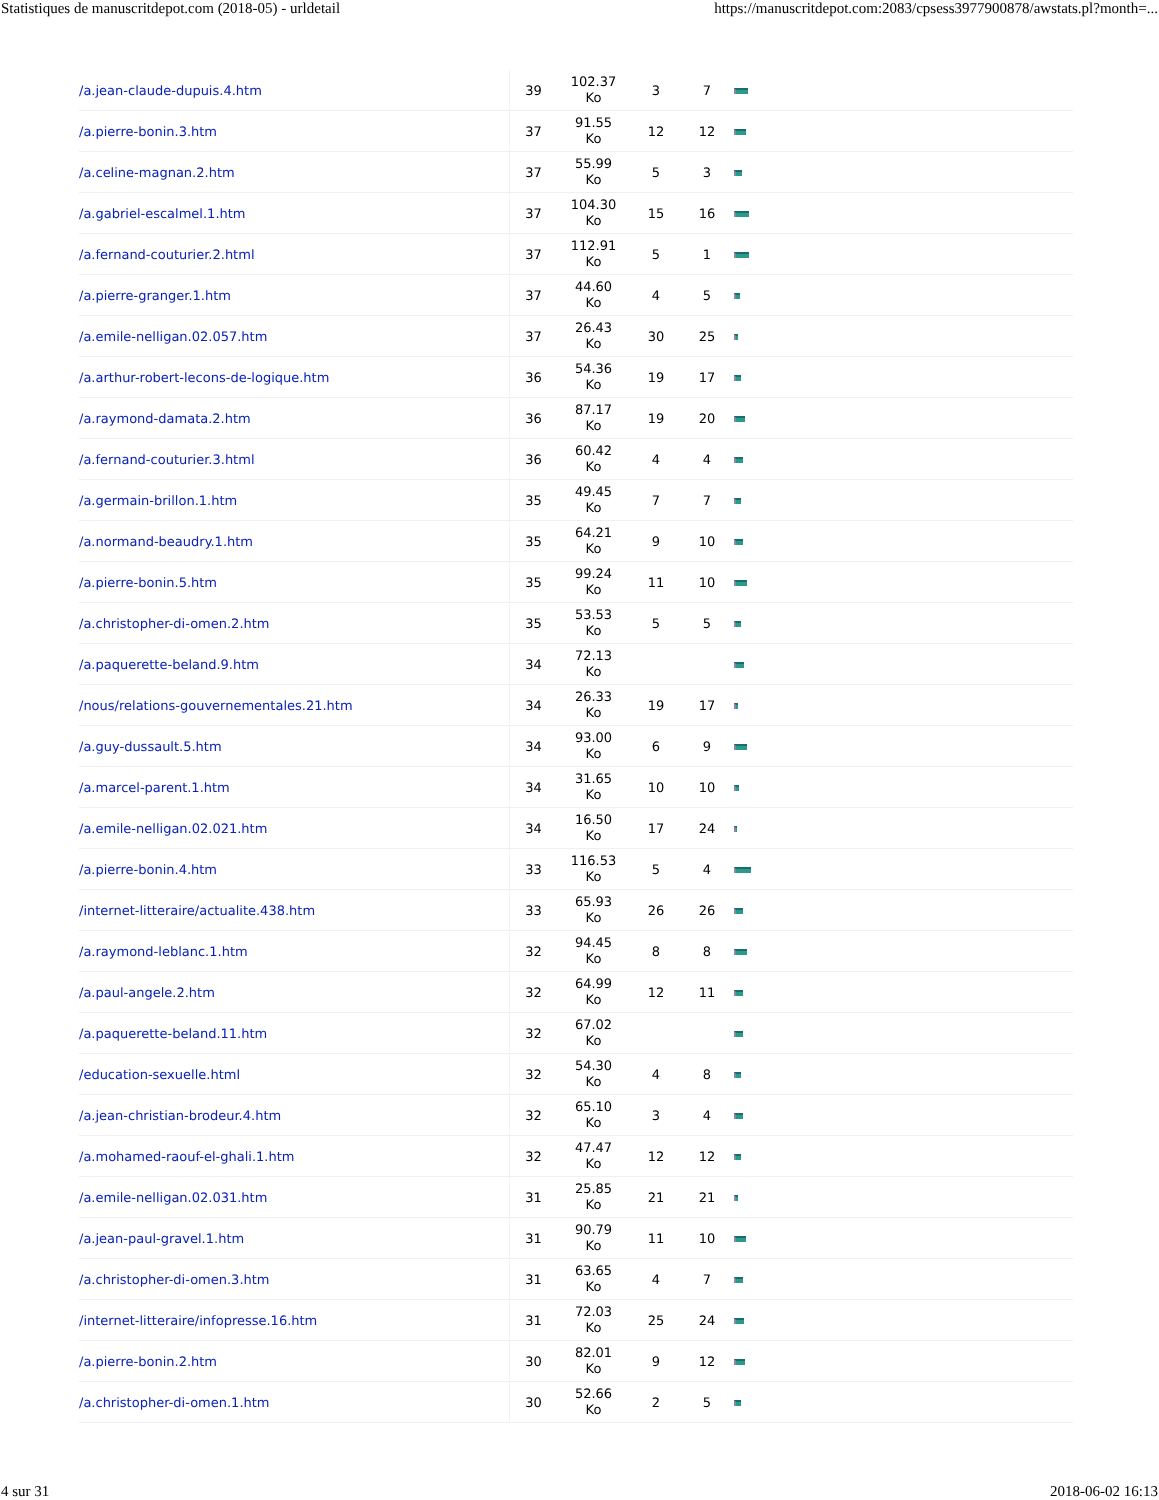Statistiques de manuscritdepot.com (2018-05) - urldetail https://manuscritdepot.com:2083/cpsess3977900878/awstats.pl?month=...
| /a.jean-claude-dupuis.4.htm | 39 | 102.37 Ko | 3 | 7 | |
| /a.pierre-bonin.3.htm | 37 | 91.55 Ko | 12 | 12 | |
| /a.celine-magnan.2.htm | 37 | 55.99 Ko | 5 | 3 | |
| /a.gabriel-escalmel.1.htm | 37 | 104.30 Ko | 15 | 16 | |
| /a.fernand-couturier.2.html | 37 | 112.91 Ko | 5 | 1 | |
| /a.pierre-granger.1.htm | 37 | 44.60 Ko | 4 | 5 | |
| /a.emile-nelligan.02.057.htm | 37 | 26.43 Ko | 30 | 25 | |
| /a.arthur-robert-lecons-de-logique.htm | 36 | 54.36 Ko | 19 | 17 | |
| /a.raymond-damata.2.htm | 36 | 87.17 Ko | 19 | 20 | |
| /a.fernand-couturier.3.html | 36 | 60.42 Ko | 4 | 4 | |
| /a.germain-brillon.1.htm | 35 | 49.45 Ko | 7 | 7 | |
| /a.normand-beaudry.1.htm | 35 | 64.21 Ko | 9 | 10 | |
| /a.pierre-bonin.5.htm | 35 | 99.24 Ko | 11 | 10 | |
| /a.christopher-di-omen.2.htm | 35 | 53.53 Ko | 5 | 5 | |
| /a.paquerette-beland.9.htm | 34 | 72.13 Ko | | | |
| /nous/relations-gouvernementales.21.htm | 34 | 26.33 Ko | 19 | 17 | |
| /a.guy-dussault.5.htm | 34 | 93.00 Ko | 6 | 9 | |
| /a.marcel-parent.1.htm | 34 | 31.65 Ko | 10 | 10 | |
| /a.emile-nelligan.02.021.htm | 34 | 16.50 Ko | 17 | 24 | |
| /a.pierre-bonin.4.htm | 33 | 116.53 Ko | 5 | 4 | |
| /internet-litteraire/actualite.438.htm | 33 | 65.93 Ko | 26 | 26 | |
| /a.raymond-leblanc.1.htm | 32 | 94.45 Ko | 8 | 8 | |
| /a.paul-angele.2.htm | 32 | 64.99 Ko | 12 | 11 | |
| /a.paquerette-beland.11.htm | 32 | 67.02 Ko | | | |
| /education-sexuelle.html | 32 | 54.30 Ko | 4 | 8 | |
| /a.jean-christian-brodeur.4.htm | 32 | 65.10 Ko | 3 | 4 | |
| /a.mohamed-raouf-el-ghali.1.htm | 32 | 47.47 Ko | 12 | 12 | |
| /a.emile-nelligan.02.031.htm | 31 | 25.85 Ko | 21 | 21 | |
| /a.jean-paul-gravel.1.htm | 31 | 90.79 Ko | 11 | 10 | |
| /a.christopher-di-omen.3.htm | 31 | 63.65 Ko | 4 | 7 | |
| /internet-litteraire/infopresse.16.htm | 31 | 72.03 Ko | 25 | 24 | |
| /a.pierre-bonin.2.htm | 30 | 82.01 Ko | 9 | 12 | |
| /a.christopher-di-omen.1.htm | 30 | 52.66 Ko | 2 | 5 | |
4 sur 31 2018-06-02 16:13